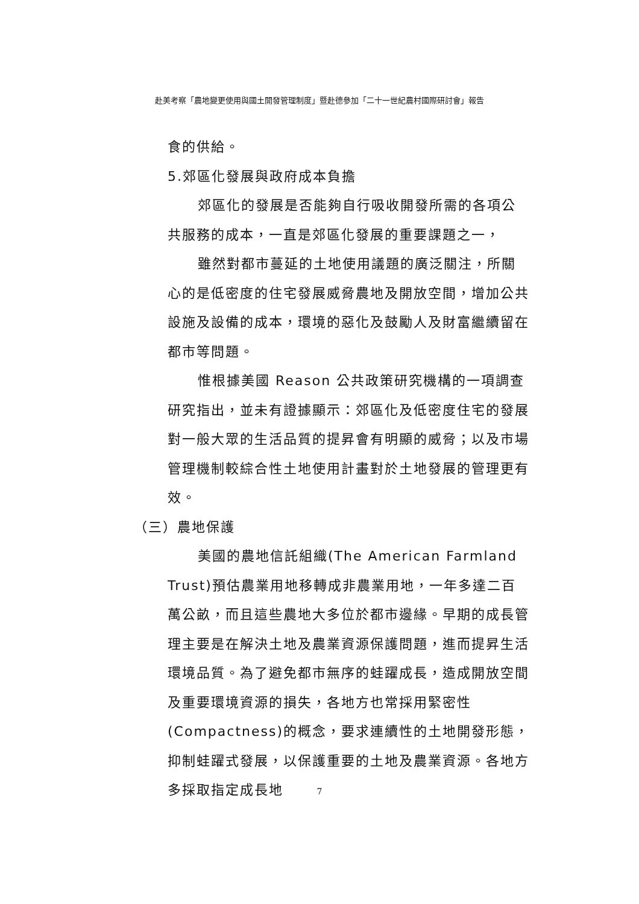赴美考察「農地變更使用與國土開發管理制度」暨赴德參加「二十一世紀農村國際研討會」報告
食的供給。
5.郊區化發展與政府成本負擔
郊區化的發展是否能夠自行吸收開發所需的各項公共服務的成本，一直是郊區化發展的重要課題之一，
雖然對都市蔓延的土地使用議題的廣泛關注，所關心的是低密度的住宅發展威脅農地及開放空間，增加公共設施及設備的成本，環境的惡化及鼓勵人及財富繼續留在都市等問題。
惟根據美國 Reason 公共政策研究機構的一項調查研究指出，並未有證據顯示：郊區化及低密度住宅的發展對一般大眾的生活品質的提昇會有明顯的威脅；以及市場管理機制較綜合性土地使用計畫對於土地發展的管理更有效。
（三）農地保護
美國的農地信託組織(The American Farmland Trust)預估農業用地移轉成非農業用地，一年多達二百萬公畝，而且這些農地大多位於都市邊緣。早期的成長管理主要是在解決土地及農業資源保護問題，進而提昇生活環境品質。為了避免都市無序的蛙躍成長，造成開放空間及重要環境資源的損失，各地方也常採用緊密性(Compactness)的概念，要求連續性的土地開發形態，抑制蛙躍式發展，以保護重要的土地及農業資源。各地方多採取指定成長地
7